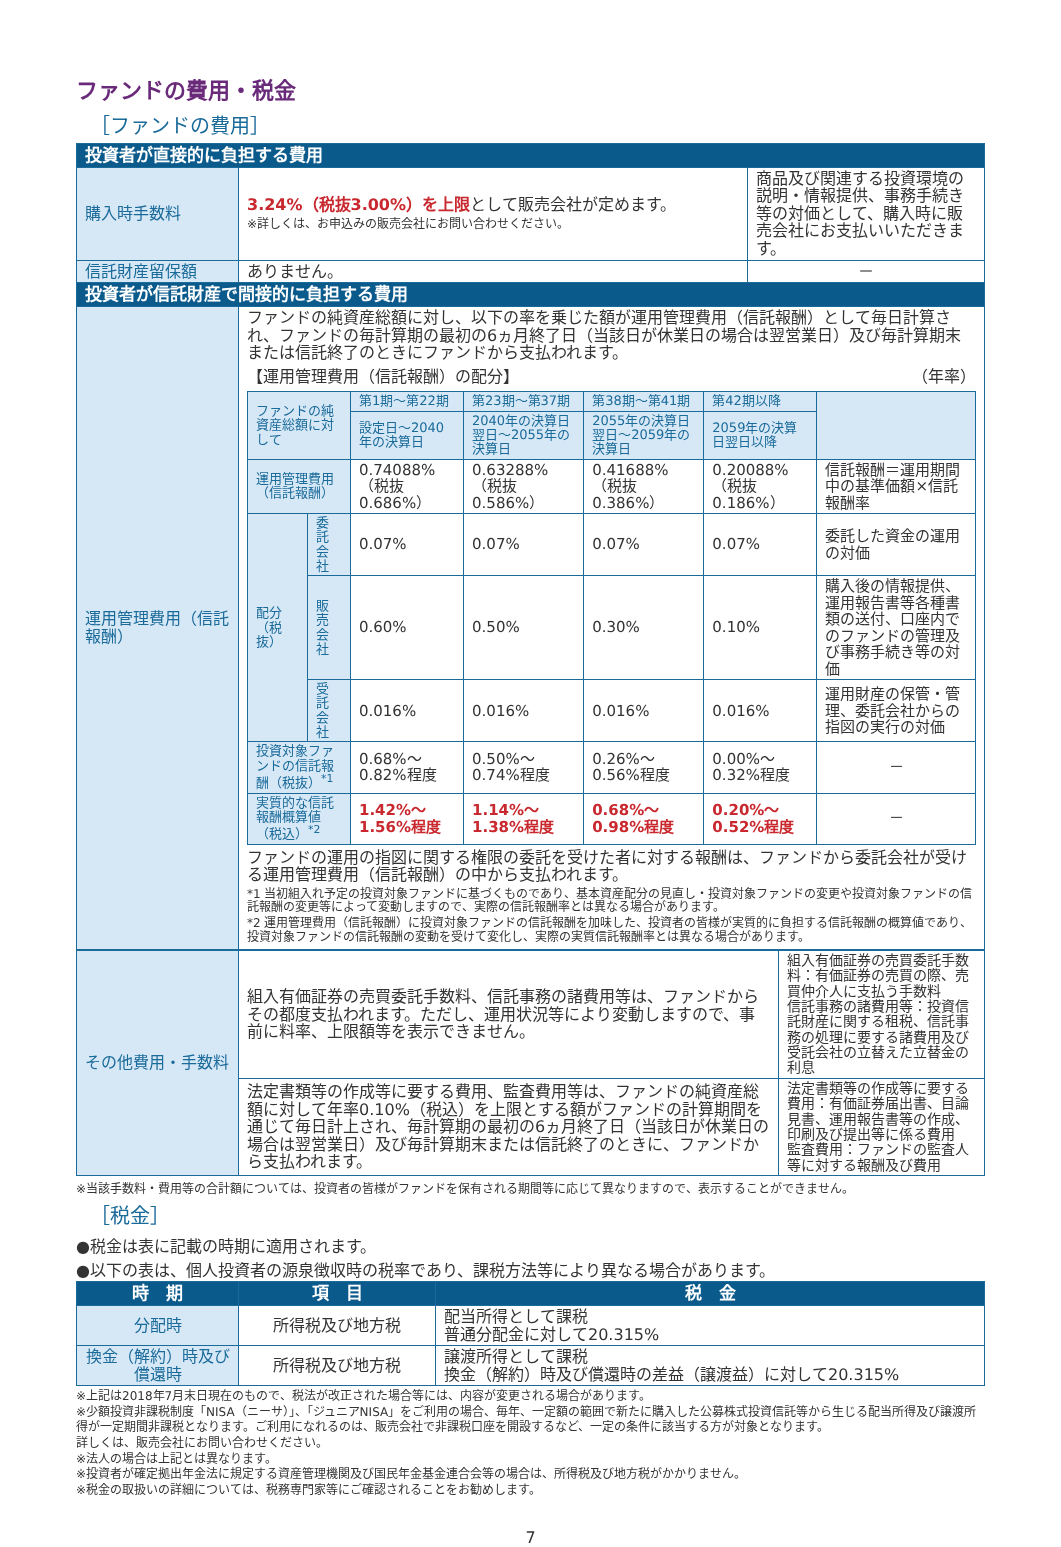ファンドの費用・税金
［ファンドの費用］
| 投資者が直接的に負担する費用 | | |
| --- | --- | --- |
| 購入時手数料 | 3.24%（税抜3.00%）を上限 として販売会社が定めます。 ※詳しくは、お申込みの販売会社にお問い合わせください。 | 商品及び関連する投資環境の説明・情報提供、事務手続き等の対価として、購入時に販売会社にお支払いいただきます。 |
| 信託財産留保額 | ありません。 | － |
| 投資者が信託財産で間接的に負担する費用 | | |
| 運用管理費用（信託報酬） | ファンドの純資産総額に対し、以下の率を乗じた額が運用管理費用（信託報酬）として毎日計算され、ファンドの毎計算期の最初の6ヵ月終了日（当該日が休業日の場合は翌営業日）及び毎計算期末または信託終了のときにファンドから支払われます。 【運用管理費用（信託報酬）の配分】 （年率） / ファンドの純資産総額に対して / / 第1期～第22期 / 第23期～第37期 / 第38期～第41期 / 第42期以降 / / / / / 設定日～2040年の決算日 / 2040年の決算日翌日～2055年の決算日 / 2055年の決算日翌日～2059年の決算日 / 2059年の決算日翌日以降 / / / 運用管理費用（信託報酬） / / 0.74088%（税抜0.686%） / 0.63288%（税抜0.586%） / 0.41688%（税抜0.386%） / 0.20088%（税抜0.186%） / 信託報酬＝運用期間中の基準価額×信託報酬率 / / 配分（税抜） / 委託会社 / 0.07% / 0.07% / 0.07% / 0.07% / 委託した資金の運用の対価 / / / 販売会社 / 0.60% / 0.50% / 0.30% / 0.10% / 購入後の情報提供、運用報告書等各種書類の送付、口座内でのファンドの管理及び事務手続き等の対価 / / / 受託会社 / 0.016% / 0.016% / 0.016% / 0.016% / 運用財産の保管・管理、委託会社からの指図の実行の対価 / / 投資対象ファンドの信託報酬（税抜）<sup>*1</sup> / / 0.68%～0.82%程度 / 0.50%～0.74%程度 / 0.26%～0.56%程度 / 0.00%～0.32%程度 / － / / 実質的な信託報酬概算値（税込）<sup>*2</sup> / / 1.42%～1.56%程度 / 1.14%～1.38%程度 / 0.68%～0.98%程度 / 0.20%～0.52%程度 / － / ファンドの運用の指図に関する権限の委託を受けた者に対する報酬は、ファンドから委託会社が受ける運用管理費用（信託報酬）の中から支払われます。 *1 当初組入れ予定の投資対象ファンドに基づくものであり、基本資産配分の見直し・投資対象ファンドの変更や投資対象ファンドの信託報酬の変更等によって変動しますので、実際の信託報酬率とは異なる場合があります。 *2 運用管理費用（信託報酬）に投資対象ファンドの信託報酬を加味した、投資者の皆様が実質的に負担する信託報酬の概算値であり、投資対象ファンドの信託報酬の変動を受けて変化し、実際の実質信託報酬率とは異なる場合があります。 | |
| その他費用・手数料 | 組入有価証券の売買委託手数料、信託事務の諸費用等は、ファンドからその都度支払われます。ただし、運用状況等により変動しますので、事前に料率、上限額等を表示できません。 | 組入有価証券の売買委託手数料：有価証券の売買の際、売買仲介人に支払う手数料 信託事務の諸費用等：投資信託財産に関する租税、信託事務の処理に要する諸費用及び受託会社の立替えた立替金の利息 |
| | 法定書類等の作成等に要する費用、監査費用等は、ファンドの純資産総額に対して年率0.10%（税込）を上限とする額がファンドの計算期間を通じて毎日計上され、毎計算期の最初の6ヵ月終了日（当該日が休業日の場合は翌営業日）及び毎計算期末または信託終了のときに、ファンドから支払われます。 | 法定書類等の作成等に要する費用：有価証券届出書、目論見書、運用報告書等の作成、印刷及び提出等に係る費用 監査費用：ファンドの監査人等に対する報酬及び費用 |
※当該手数料・費用等の合計額については、投資者の皆様がファンドを保有される期間等に応じて異なりますので、表示することができません。
［税金］
●税金は表に記載の時期に適用されます。
●以下の表は、個人投資者の源泉徴収時の税率であり、課税方法等により異なる場合があります。
| 時 期 | 項 目 | 税 金 |
| --- | --- | --- |
| 分配時 | 所得税及び地方税 | 配当所得として課税 普通分配金に対して20.315% |
| 換金（解約）時及び償還時 | 所得税及び地方税 | 譲渡所得として課税 換金（解約）時及び償還時の差益（譲渡益）に対して20.315% |
※上記は2018年7月末日現在のもので、税法が改正された場合等には、内容が変更される場合があります。
※少額投資非課税制度「NISA（ニーサ）」、「ジュニアNISA」をご利用の場合、毎年、一定額の範囲で新たに購入した公募株式投資信託等から生じる配当所得及び譲渡所得が一定期間非課税となります。ご利用になれるのは、販売会社で非課税口座を開設するなど、一定の条件に該当する方が対象となります。
詳しくは、販売会社にお問い合わせください。
※法人の場合は上記とは異なります。
※投資者が確定拠出年金法に規定する資産管理機関及び国民年金基金連合会等の場合は、所得税及び地方税がかかりません。
※税金の取扱いの詳細については、税務専門家等にご確認されることをお勧めします。
7